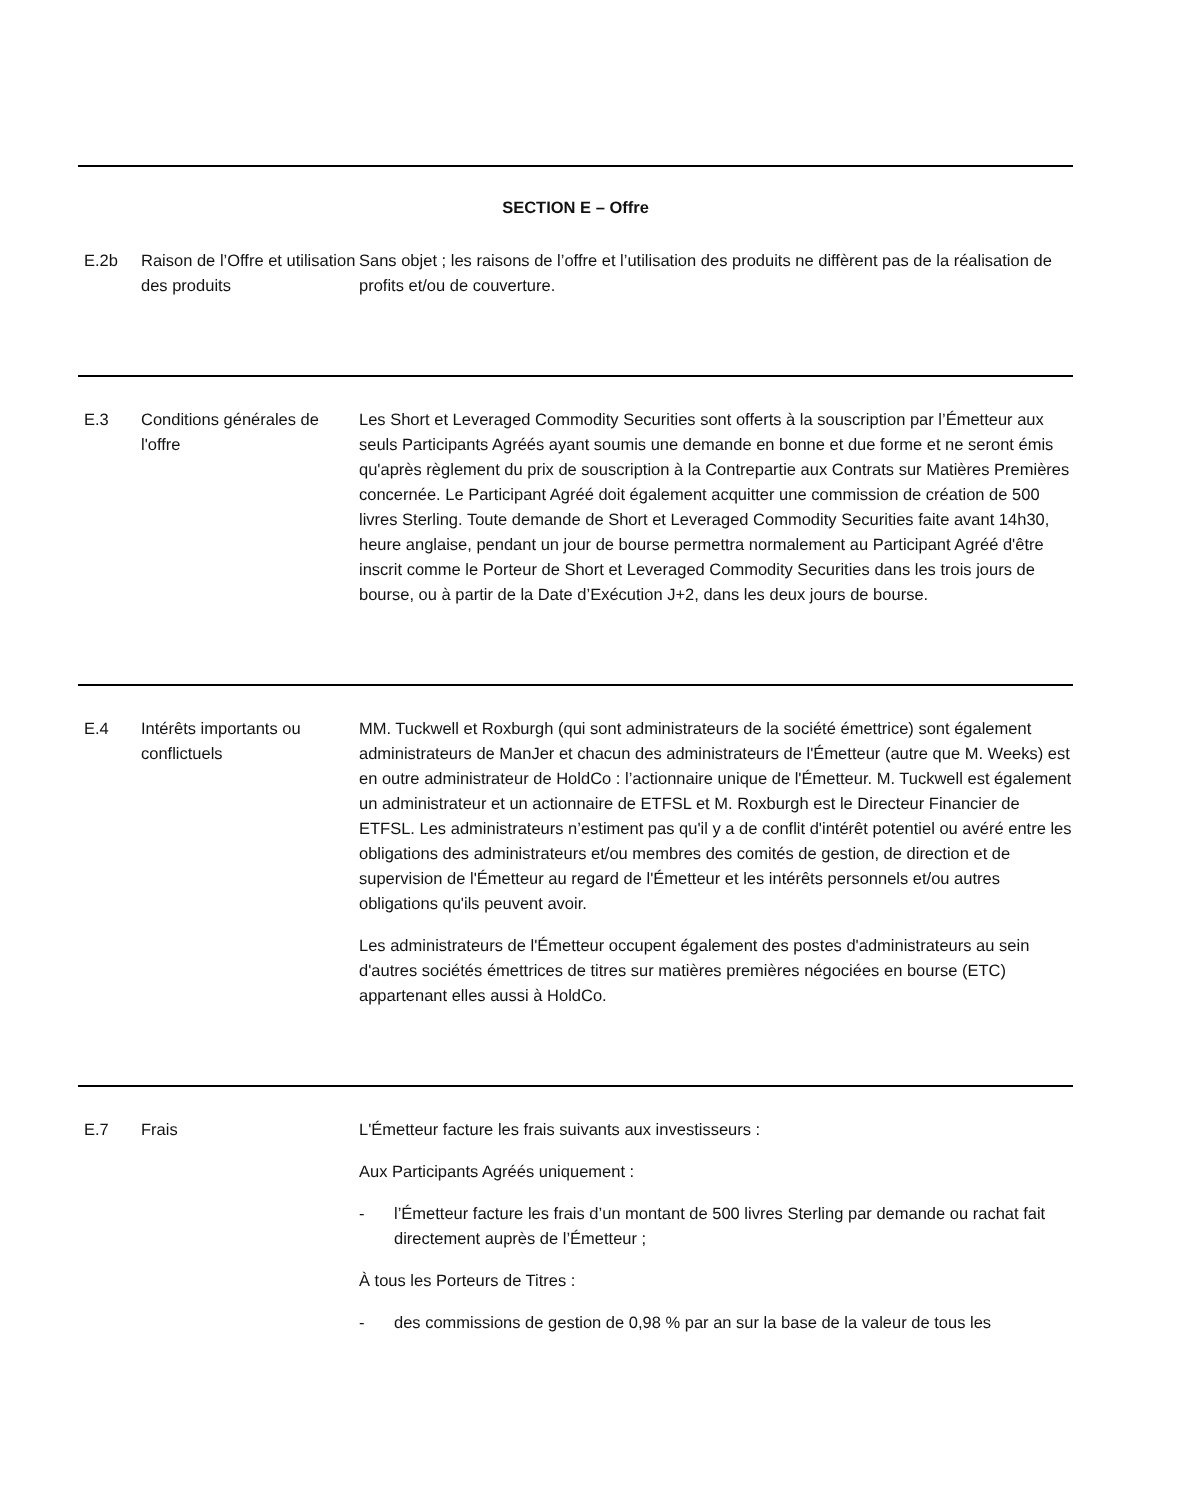SECTION E – Offre
E.2b Raison de l’Offre et utilisation des produits
Sans objet ; les raisons de l’offre et l’utilisation des produits ne diffèrent pas de la réalisation de profits et/ou de couverture.
E.3 Conditions générales de l'offre
Les Short et Leveraged Commodity Securities sont offerts à la souscription par l’Émetteur aux seuls Participants Agréés ayant soumis une demande en bonne et due forme et ne seront émis qu'après règlement du prix de souscription à la Contrepartie aux Contrats sur Matières Premières concernée. Le Participant Agréé doit également acquitter une commission de création de 500 livres Sterling. Toute demande de Short et Leveraged Commodity Securities faite avant 14h30, heure anglaise, pendant un jour de bourse permettra normalement au Participant Agréé d'être inscrit comme le Porteur de Short et Leveraged Commodity Securities dans les trois jours de bourse, ou à partir de la Date d’Exécution J+2, dans les deux jours de bourse.
E.4 Intérêts importants ou conflictuels
MM. Tuckwell et Roxburgh (qui sont administrateurs de la société émettrice) sont également administrateurs de ManJer et chacun des administrateurs de l'Émetteur (autre que M. Weeks) est en outre administrateur de HoldCo : l’actionnaire unique de l'Émetteur. M. Tuckwell est également un administrateur et un actionnaire de ETFSL et M. Roxburgh est le Directeur Financier de ETFSL. Les administrateurs n’estiment pas qu'il y a de conflit d'intérêt potentiel ou avéré entre les obligations des administrateurs et/ou membres des comités de gestion, de direction et de supervision de l'Émetteur au regard de l'Émetteur et les intérêts personnels et/ou autres obligations qu'ils peuvent avoir.
Les administrateurs de l'Émetteur occupent également des postes d'administrateurs au sein d'autres sociétés émettrices de titres sur matières premières négociées en bourse (ETC) appartenant elles aussi à HoldCo.
E.7 Frais L'Émetteur facture les frais suivants aux investisseurs :
Aux Participants Agréés uniquement :
- l’Émetteur facture les frais d’un montant de 500 livres Sterling par demande ou rachat fait directement auprès de l’Émetteur ;
À tous les Porteurs de Titres :
- des commissions de gestion de 0,98 % par an sur la base de la valeur de tous les